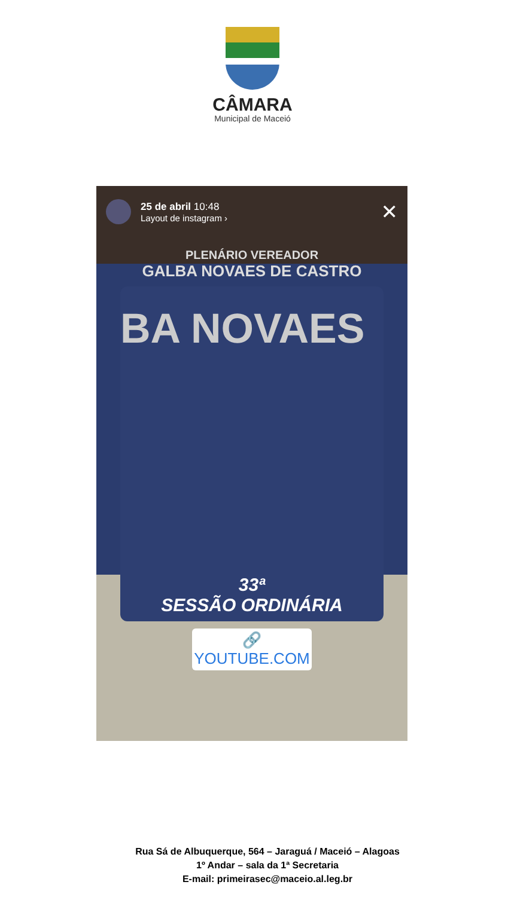CÂMARA
Municipal de Maceió
25 de abril 10:48
Layout de instagram ›
✕
PLENÁRIO VEREADOR
GALBA NOVAES DE CASTRO
BA NOVAES
33ª
SESSÃO ORDINÁRIA
🔗 YOUTUBE.COM
Rua Sá de Albuquerque, 564 – Jaraguá / Maceió – Alagoas
1º Andar – sala da 1ª Secretaria
E-mail: primeirasec@maceio.al.leg.br